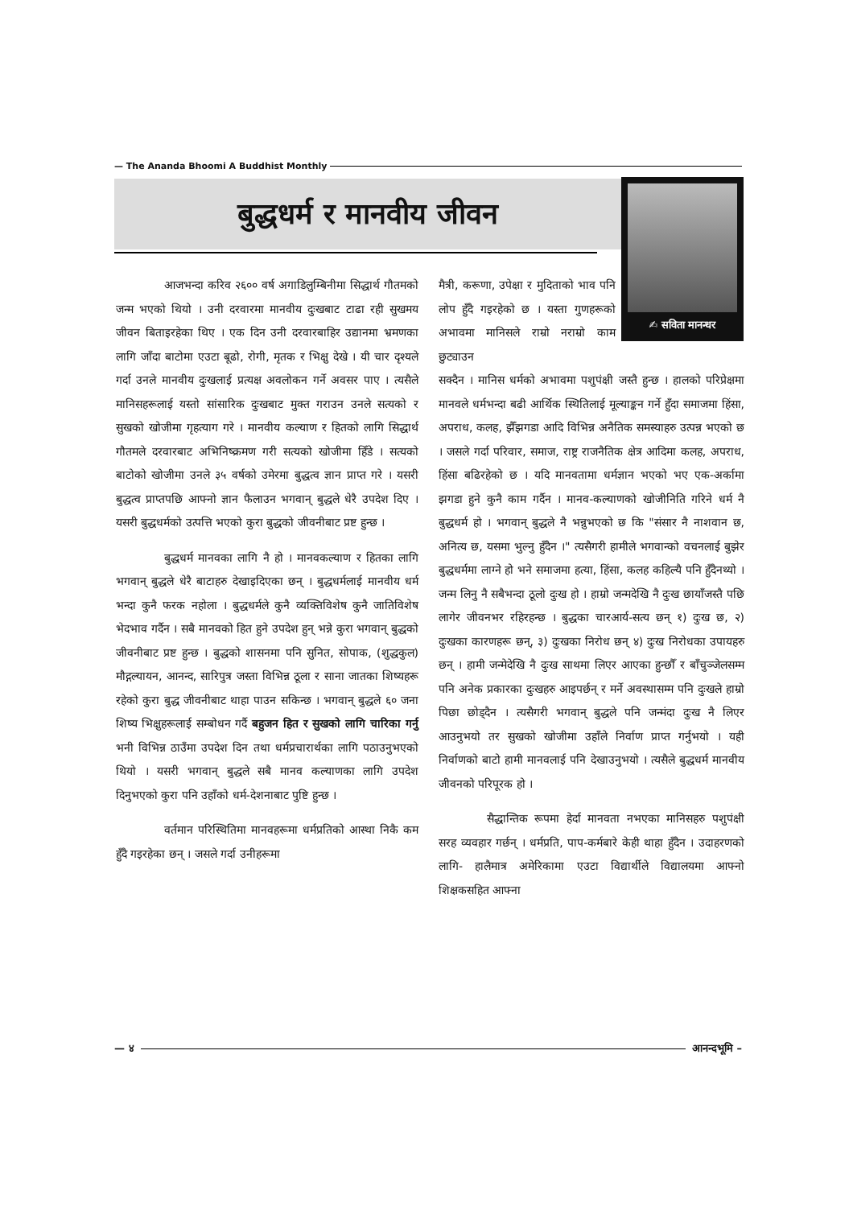— The Ananda Bhoomi A Buddhist Monthly
बुद्धधर्म र मानवीय जीवन ✍ सविता मानन्धर
आजभन्दा करिव २६०० वर्ष अगाडिलुम्बिनीमा सिद्धार्थ गौतमको जन्म भएको थियो । उनी दरवारमा मानवीय दुःखबाट टाढा रही सुखमय जीवन बिताइरहेका थिए । एक दिन उनी दरवारबाहिर उद्यानमा भ्रमणका लागि जाँदा बाटोमा एउटा बूढो, रोगी, मृतक र भिक्षु देखे । यी चार दृश्यले गर्दा उनले मानवीय दुःखलाई प्रत्यक्ष अवलोकन गर्ने अवसर पाए । त्यसैले मानिसहरूलाई यस्तो सांसारिक दुःखबाट मुक्त गराउन उनले सत्यको र सुखको खोजीमा गृहत्याग गरे । मानवीय कल्याण र हितको लागि सिद्धार्थ गौतमले दरवारबाट अभिनिष्क्रमण गरी सत्यको खोजीमा हिँडे । सत्यको बाटोको खोजीमा उनले ३५ वर्षको उमेरमा बुद्धत्व ज्ञान प्राप्त गरे । यसरी बुद्धत्व प्राप्तपछि आफ्नो ज्ञान फैलाउन भगवान् बुद्धले धेरै उपदेश दिए । यसरी बुद्धधर्मको उत्पत्ति भएको कुरा बुद्धको जीवनीबाट प्रष्ट हुन्छ ।
बुद्धधर्म मानवका लागि नै हो । मानवकल्याण र हितका लागि भगवान् बुद्धले धेरै बाटाहरु देखाइदिएका छन् । बुद्धधर्मलाई मानवीय धर्म भन्दा कुनै फरक नहोला । बुद्धधर्मले कुनै व्यक्तिविशेष कुनै जातिविशेष भेदभाव गर्दैन । सबै मानवको हित हुने उपदेश हुन् भन्ने कुरा भगवान् बुद्धको जीवनीबाट प्रष्ट हुन्छ । बुद्धको शासनमा पनि सुनित, सोपाक, (शुद्धकुल) मौद्गल्यायन, आनन्द, सारिपुत्र जस्ता विभिन्न ठूला र साना जातका शिष्यहरू रहेको कुरा बुद्ध जीवनीबाट थाहा पाउन सकिन्छ । भगवान् बुद्धले ६० जना शिष्य भिक्षुहरूलाई सम्बोधन गर्दै बहुजन हित र सुखको लागि चारिका गर्नु भनी विभिन्न ठाउँमा उपदेश दिन तथा धर्मप्रचारार्थका लागि पठाउनुभएको थियो । यसरी भगवान् बुद्धले सबै मानव कल्याणका लागि उपदेश दिनुभएको कुरा पनि उहाँको धर्म-देशनाबाट पुष्टि हुन्छ ।
वर्तमान परिस्थितिमा मानवहरूमा धर्मप्रतिको आस्था निकै कम हुँदै गइरहेका छन् । जसले गर्दा उनीहरूमा
मैत्री, करूणा, उपेक्षा र मुदिताको भाव पनि लोप हुँदै गइरहेको छ । यस्ता गुणहरूको अभावमा मानिसले राम्रो नराम्रो काम छुट्याउन
सक्दैन । मानिस धर्मको अभावमा पशुपंक्षी जस्तै हुन्छ । हालको परिप्रेक्षमा मानवले धर्मभन्दा बढी आर्थिक स्थितिलाई मूल्याङ्कन गर्ने हुँदा समाजमा हिंसा, अपराध, कलह, झैँझगडा आदि विभिन्न अनैतिक समस्याहरु उत्पन्न भएको छ । जसले गर्दा परिवार, समाज, राष्ट्र राजनैतिक क्षेत्र आदिमा कलह, अपराध, हिंसा बढिरहेको छ । यदि मानवतामा धर्मज्ञान भएको भए एक-अर्कामा झगडा हुने कुनै काम गर्दैन । मानव-कल्याणको खोजीनिति गरिने धर्म नै बुद्धधर्म हो । भगवान् बुद्धले नै भन्नुभएको छ कि "संसार नै नाशवान छ, अनित्य छ, यसमा भुल्नु हुँदैन ।" त्यसैगरी हामीले भगवान्को वचनलाई बुझेर बुद्धधर्ममा लाग्ने हो भने समाजमा हत्या, हिंसा, कलह कहिल्यै पनि हुँदैनथ्यो । जन्म लिनु नै सबैभन्दा ठूलो दुःख हो । हाम्रो जन्मदेखि नै दुःख छायाँजस्तै पछि लागेर जीवनभर रहिरहन्छ । बुद्धका चारआर्य-सत्य छन् १) दुःख छ, २) दुःखका कारणहरू छन्, ३) दुःखका निरोध छन् ४) दुःख निरोधका उपायहरु छन् । हामी जन्मेदेखि नै दुःख साथमा लिएर आएका हुन्छौँ र बाँचुञ्जेलसम्म पनि अनेक प्रकारका दुःखहरु आइपर्छन् र मर्ने अवस्थासम्म पनि दुःखले हाम्रो पिछा छोड्दैन । त्यसैगरी भगवान् बुद्धले पनि जन्मंदा दुःख नै लिएर आउनुभयो तर सुखको खोजीमा उहाँले निर्वाण प्राप्त गर्नुभयो । यही निर्वाणको बाटो हामी मानवलाई पनि देखाउनुभयो । त्यसैले बुद्धधर्म मानवीय जीवनको परिपूरक हो ।
सैद्धान्तिक रूपमा हेर्दा मानवता नभएका मानिसहरु पशुपंक्षी सरह व्यवहार गर्छन् । धर्मप्रति, पाप-कर्मबारे केही थाहा हुँदैन । उदाहरणको लागि- हालैमात्र अमेरिकामा एउटा विद्यार्थीले विद्यालयमा आफ्नो शिक्षकसहित आफ्ना
— ४ आनन्दभूमि –